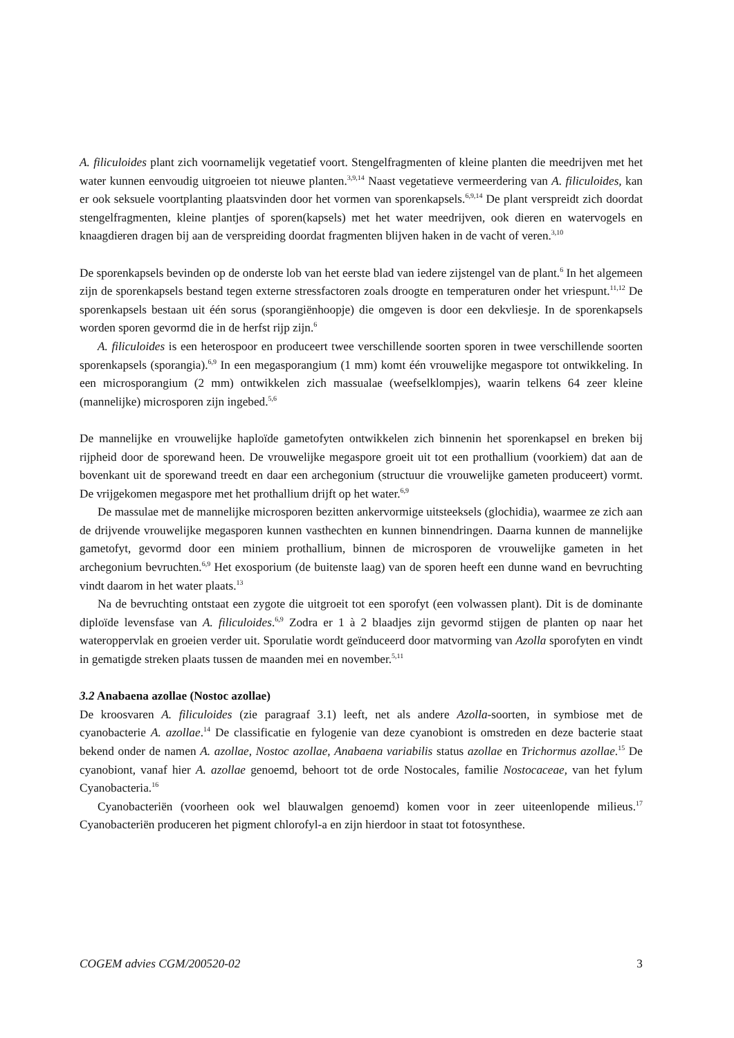A. filiculoides plant zich voornamelijk vegetatief voort. Stengelfragmenten of kleine planten die meedrijven met het water kunnen eenvoudig uitgroeien tot nieuwe planten.<sup>3,9,14</sup> Naast vegetatieve vermeerdering van A. filiculoides, kan er ook seksuele voortplanting plaatsvinden door het vormen van sporenkapsels.<sup>6,9,14</sup> De plant verspreidt zich doordat stengelfragmenten, kleine plantjes of sporen(kapsels) met het water meedrijven, ook dieren en watervogels en knaagdieren dragen bij aan de verspreiding doordat fragmenten blijven haken in de vacht of veren.<sup>3,10</sup>
De sporenkapsels bevinden op de onderste lob van het eerste blad van iedere zijstengel van de plant.<sup>6</sup> In het algemeen zijn de sporenkapsels bestand tegen externe stressfactoren zoals droogte en temperaturen onder het vriespunt.<sup>11,12</sup> De sporenkapsels bestaan uit één sorus (sporangiënhoopje) die omgeven is door een dekvliesje. In de sporenkapsels worden sporen gevormd die in de herfst rijp zijn.<sup>6</sup>
A. filiculoides is een heterospoor en produceert twee verschillende soorten sporen in twee verschillende soorten sporenkapsels (sporangia).<sup>6,9</sup> In een megasporangium (1 mm) komt één vrouwelijke megaspore tot ontwikkeling. In een microsporangium (2 mm) ontwikkelen zich massualae (weefselklompjes), waarin telkens 64 zeer kleine (mannelijke) microsporen zijn ingebed.<sup>5,6</sup>
De mannelijke en vrouwelijke haploïde gametofyten ontwikkelen zich binnenin het sporenkapsel en breken bij rijpheid door de sporewand heen. De vrouwelijke megaspore groeit uit tot een prothallium (voorkiem) dat aan de bovenkant uit de sporewand treedt en daar een archegonium (structuur die vrouwelijke gameten produceert) vormt. De vrijgekomen megaspore met het prothallium drijft op het water.<sup>6,9</sup>
De massulae met de mannelijke microsporen bezitten ankervormige uitsteeksels (glochidia), waarmee ze zich aan de drijvende vrouwelijke megasporen kunnen vasthechten en kunnen binnendringen. Daarna kunnen de mannelijke gametofyt, gevormd door een miniem prothallium, binnen de microsporen de vrouwelijke gameten in het archegonium bevruchten.<sup>6,9</sup> Het exosporium (de buitenste laag) van de sporen heeft een dunne wand en bevruchting vindt daarom in het water plaats.<sup>13</sup>
Na de bevruchting ontstaat een zygote die uitgroeit tot een sporofyt (een volwassen plant). Dit is de dominante diploïde levensfase van A. filiculoides.<sup>6,9</sup> Zodra er 1 à 2 blaadjes zijn gevormd stijgen de planten op naar het wateroppervlak en groeien verder uit. Sporulatie wordt geïnduceerd door matvorming van Azolla sporofyten en vindt in gematigde streken plaats tussen de maanden mei en november.<sup>5,11</sup>
3.2 Anabaena azollae (Nostoc azollae)
De kroosvaren A. filiculoides (zie paragraaf 3.1) leeft, net als andere Azolla-soorten, in symbiose met de cyanobacterie A. azollae.<sup>14</sup> De classificatie en fylogenie van deze cyanobiont is omstreden en deze bacterie staat bekend onder de namen A. azollae, Nostoc azollae, Anabaena variabilis status azollae en Trichormus azollae.<sup>15</sup> De cyanobiont, vanaf hier A. azollae genoemd, behoort tot de orde Nostocales, familie Nostocaceae, van het fylum Cyanobacteria.<sup>16</sup>
Cyanobacteriën (voorheen ook wel blauwalgen genoemd) komen voor in zeer uiteenlopende milieus.<sup>17</sup> Cyanobacteriën produceren het pigment chlorofyl-a en zijn hierdoor in staat tot fotosynthese.
COGEM advies CGM/200520-02 3